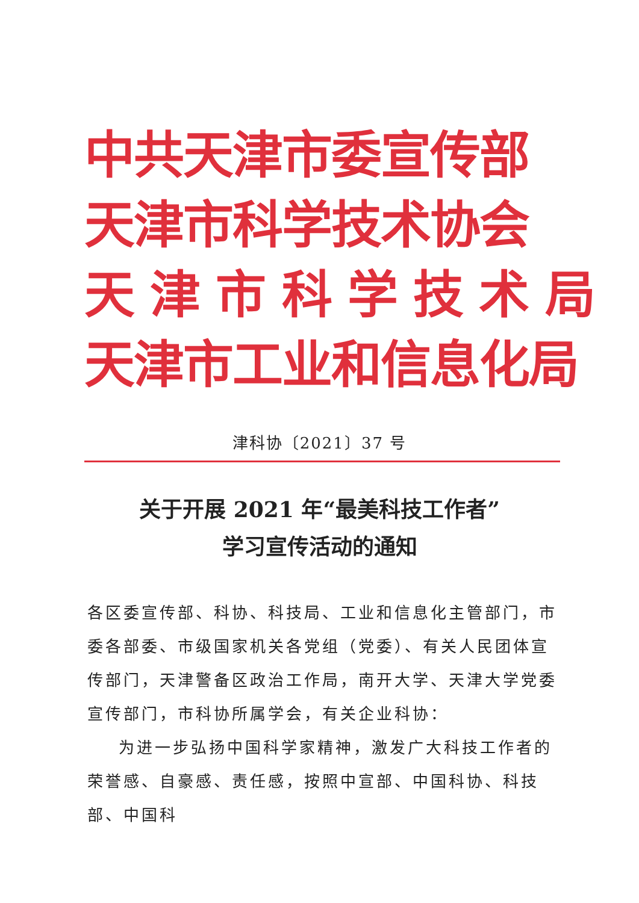中共天津市委宣传部
天津市科学技术协会
天 津 市 科 学 技 术 局
天津市工业和信息化局
津科协〔2021〕37 号
关于开展 2021 年“最美科技工作者”
学习宣传活动的通知
各区委宣传部、科协、科技局、工业和信息化主管部门，市委各部委、市级国家机关各党组（党委）、有关人民团体宣传部门，天津警备区政治工作局，南开大学、天津大学党委宣传部门，市科协所属学会，有关企业科协：
为进一步弘扬中国科学家精神，激发广大科技工作者的荣誉感、自豪感、责任感，按照中宣部、中国科协、科技部、中国科